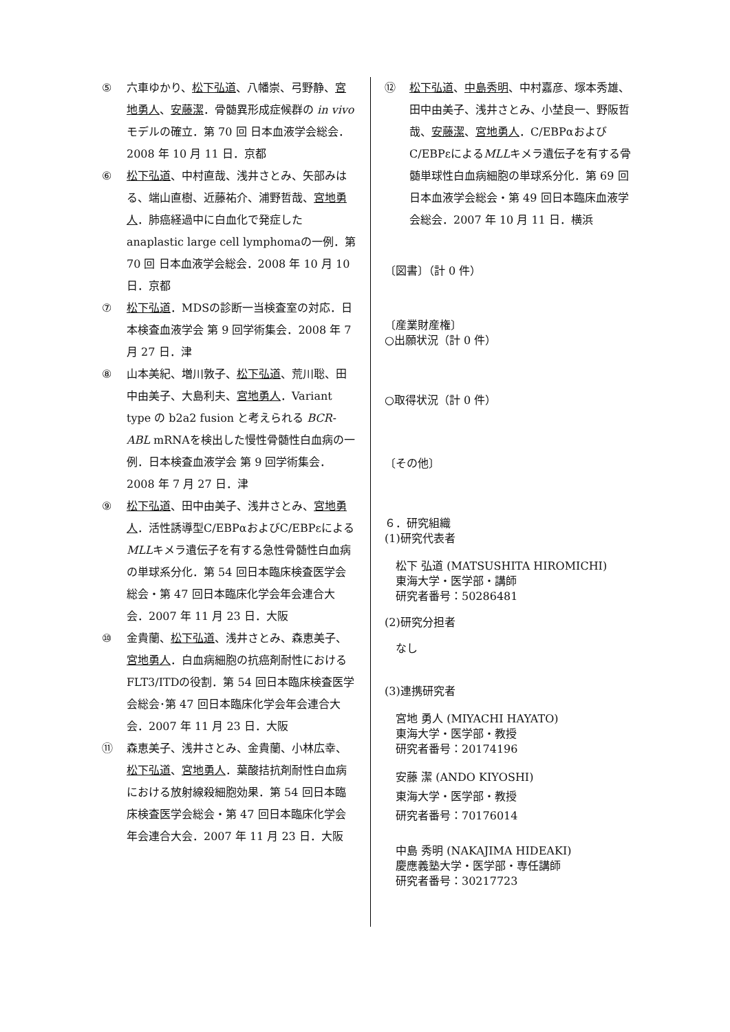⑤ 六車ゆかり、松下弘道、八幡崇、弓野静、宮地勇人、安藤潔．骨髄異形成症候群の in vivoモデルの確立．第 70 回 日本血液学会総会．2008 年 10 月 11 日．京都
⑥ 松下弘道、中村直哉、浅井さとみ、矢部みはる、端山直樹、近藤祐介、浦野哲哉、宮地勇人．肺癌経過中に白血化で発症したanaplastic large cell lymphomaの一例．第 70 回 日本血液学会総会．2008 年 10 月 10 日．京都
⑦ 松下弘道．MDSの診断一当検査室の対応．日本検査血液学会 第 9 回学術集会．2008 年 7 月 27 日．津
⑧ 山本美紀、増川敦子、松下弘道、荒川聡、田中由美子、大島利夫、宮地勇人．Variant type の b2a2 fusion と考えられる BCR-ABL mRNAを検出した慢性骨髄性白血病の一例．日本検査血液学会 第 9 回学術集会．2008 年 7 月 27 日．津
⑨ 松下弘道、田中由美子、浅井さとみ、宮地勇人．活性誘導型C/EBPαおよびC/EBPεによるMLLキメラ遺伝子を有する急性骨髄性白血病の単球系分化．第 54 回日本臨床検査医学会総会・第 47 回日本臨床化学会年会連合大会．2007 年 11 月 23 日．大阪
⑩ 金貴蘭、松下弘道、浅井さとみ、森恵美子、宮地勇人．白血病細胞の抗癌剤耐性におけるFLT3/ITDの役割．第 54 回日本臨床検査医学会総会･第 47 回日本臨床化学会年会連合大会．2007 年 11 月 23 日．大阪
⑪ 森恵美子、浅井さとみ、金貴蘭、小林広幸、松下弘道、宮地勇人．葉酸拮抗剤耐性白血病における放射線殺細胞効果．第 54 回日本臨床検査医学会総会・第 47 回日本臨床化学会年会連合大会．2007 年 11 月 23 日．大阪
⑫ 松下弘道、中島秀明、中村嘉彦、塚本秀雄、田中由美子、浅井さとみ、小埜良一、野阪哲哉、安藤潔、宮地勇人．C/EBPαおよびC/EBPεによるMLLキメラ遺伝子を有する骨髄単球性白血病細胞の単球系分化．第 69 回日本血液学会総会・第 49 回日本臨床血液学会総会．2007 年 10 月 11 日．横浜
〔図書〕（計 0 件）
〔産業財産権〕
○出願状況（計 0 件）
○取得状況（計 0 件）
〔その他〕
６．研究組織
(1)研究代表者
松下 弘道 (MATSUSHITA HIROMICHI)
東海大学・医学部・講師
研究者番号：50286481
(2)研究分担者
なし
(3)連携研究者
宮地 勇人 (MIYACHI HAYATO)
東海大学・医学部・教授
研究者番号：20174196
安藤 潔 (ANDO KIYOSHI)
東海大学・医学部・教授
研究者番号：70176014
中島 秀明 (NAKAJIMA HIDEAKI)
慶應義塾大学・医学部・専任講師
研究者番号：30217723